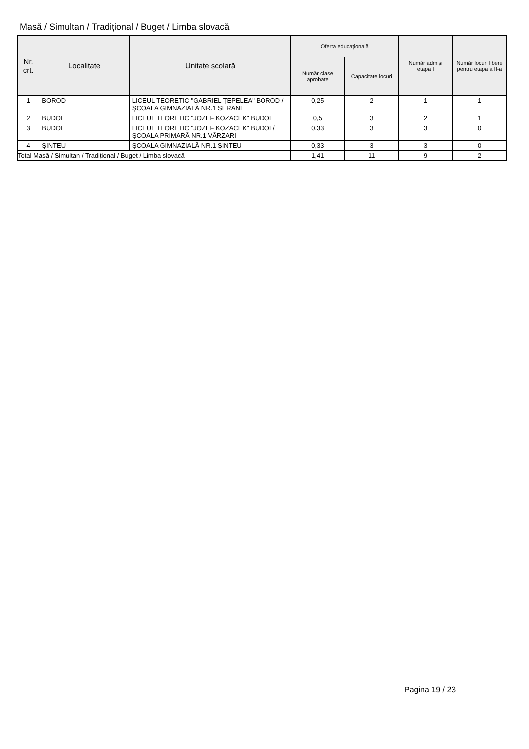Masă / Simultan / Tradițional / Buget / Limba slovacă
| Nr. crt. | Localitate | Unitate școlară | Oferta educațională | | Număr admiși etapa I | Număr locuri libere pentru etapa a II-a |
| --- | --- | --- | --- | --- | --- | --- |
| | | | Număr clase aprobate | Capacitate locuri | | |
| 1 | BOROD | LICEUL TEORETIC "GABRIEL ȚEPELEA" BOROD / ȘCOALA GIMNAZIALĂ NR.1 ȘERANI | 0,25 | 2 | 1 | 1 |
| 2 | BUDOI | LICEUL TEORETIC "JOZEF KOZACEK" BUDOI | 0,5 | 3 | 2 | 1 |
| 3 | BUDOI | LICEUL TEORETIC "JOZEF KOZACEK" BUDOI / ȘCOALA PRIMARĂ NR.1 VĂRZARI | 0,33 | 3 | 3 | 0 |
| 4 | ŞINTEU | ȘCOALA GIMNAZIALĂ NR.1 ȘINTEU | 0,33 | 3 | 3 | 0 |
| Total Masă / Simultan / Tradițional / Buget / Limba slovacă | | | 1,41 | 11 | 9 | 2 |
Pagina 19 / 23